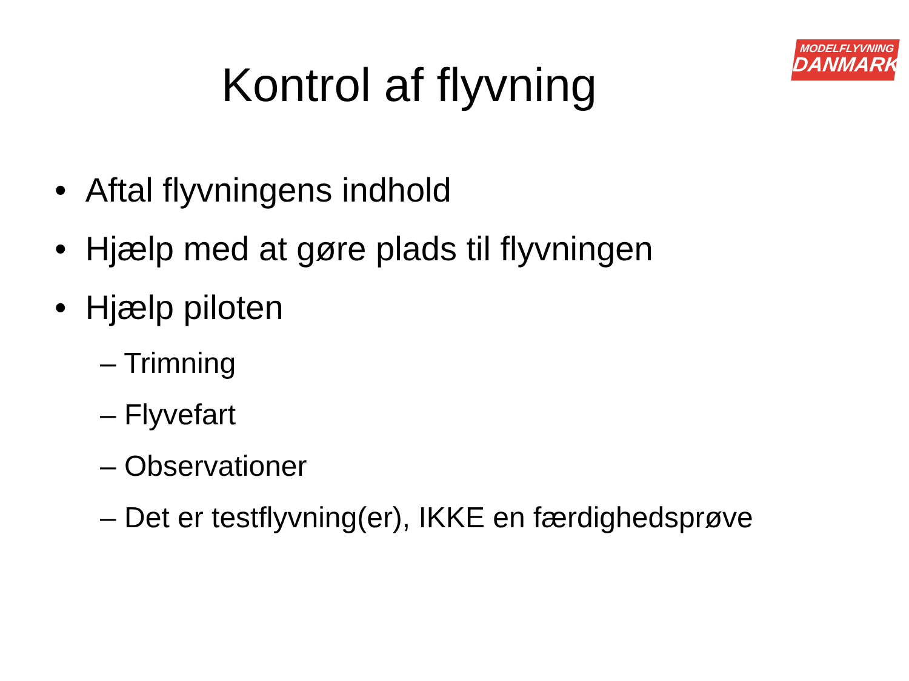MODELFLYVNING
DANMARK
Kontrol af flyvning
• Aftal flyvningens indhold
• Hjælp med at gøre plads til flyvningen
• Hjælp piloten
– Trimning
– Flyvefart
– Observationer
– Det er testflyvning(er), IKKE en færdighedsprøve